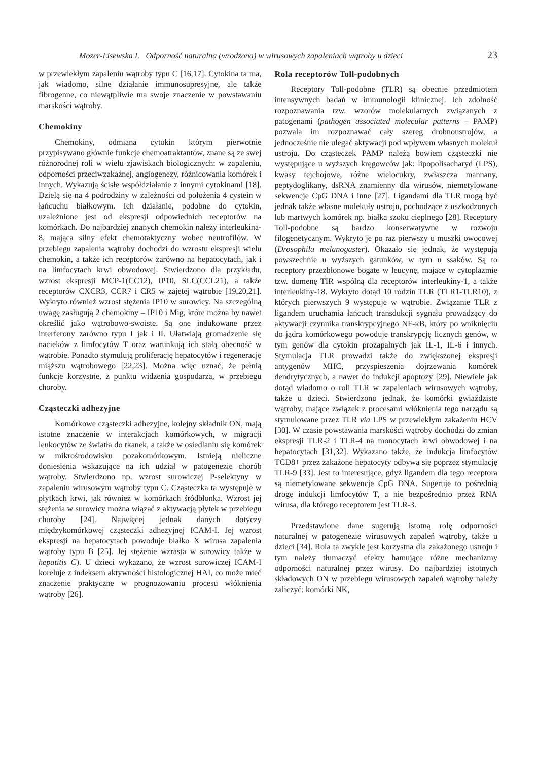Mozer-Lisewska I. Odporność naturalna (wrodzona) w wirusowych zapaleniach wątroby u dzieci 23
w przewlekłym zapaleniu wątroby typu C [16,17]. Cytokina ta ma, jak wiadomo, silne działanie immunosupresyjne, ale także fibrogenne, co niewątpliwie ma swoje znaczenie w powstawaniu marskości wątroby.
Chemokiny
Chemokiny, odmiana cytokin którym pierwotnie przypisywano głównie funkcje chemoatraktantów, znane są ze swej różnorodnej roli w wielu zjawiskach biologicznych: w zapaleniu, odporności przeciwzakaźnej, angiogenezy, różnicowania komórek i innych. Wykazują ścisłe współdziałanie z innymi cytokinami [18]. Dzielą się na 4 podrodziny w zależności od położenia 4 cystein w łańcuchu białkowym. Ich działanie, podobne do cytokin, uzależnione jest od ekspresji odpowiednich receptorów na komórkach. Do najbardziej znanych chemokin należy interleukina-8, mająca silny efekt chemotaktyczny wobec neutrofilów. W przebiegu zapalenia wątroby dochodzi do wzrostu ekspresji wielu chemokin, a także ich receptorów zarówno na hepatocytach, jak i na limfocytach krwi obwodowej. Stwierdzono dla przykładu, wzrost ekspresji MCP-1(CC12), IP10, SLC(CCL21), a także receptorów CXCR3, CCR7 i CR5 w zajętej wątrobie [19,20,21]. Wykryto również wzrost stężenia IP10 w surowicy. Na szczególną uwagę zasługują 2 chemokiny – IP10 i Mig, które można by nawet określić jako wątrobowo-swoiste. Są one indukowane przez interferony zarówno typu I jak i II. Ułatwiają gromadzenie się nacieków z limfocytów T oraz warunkują ich stałą obecność w wątrobie. Ponadto stymulują proliferację hepatocytów i regenerację miąższu wątrobowego [22,23]. Można więc uznać, że pełnią funkcje korzystne, z punktu widzenia gospodarza, w przebiegu choroby.
Cząsteczki adhezyjne
Komórkowe cząsteczki adhezyjne, kolejny składnik ON, mają istotne znaczenie w interakcjach komórkowych, w migracji leukocytów ze światła do tkanek, a także w osiedlaniu się komórek w mikrośrodowisku pozakomórkowym. Istnieją nieliczne doniesienia wskazujące na ich udział w patogenezie chorób wątroby. Stwierdzono np. wzrost surowiczej P-selektyny w zapaleniu wirusowym wątroby typu C. Cząsteczka ta występuje w płytkach krwi, jak również w komórkach śródbłonka. Wzrost jej stężenia w surowicy można wiązać z aktywacją płytek w przebiegu choroby [24]. Najwięcej jednak danych dotyczy międzykomórkowej cząsteczki adhezyjnej ICAM-I. Jej wzrost ekspresji na hepatocytach powoduje białko X wirusa zapalenia wątroby typu B [25]. Jej stężenie wzrasta w surowicy także w hepatitis C). U dzieci wykazano, że wzrost surowiczej ICAM-I koreluje z indeksem aktywności histologicznej HAI, co może mieć znaczenie praktyczne w prognozowaniu procesu włóknienia wątroby [26].
Rola receptorów Toll-podobnych
Receptory Toll-podobne (TLR) są obecnie przedmiotem intensywnych badań w immunologii klinicznej. Ich zdolność rozpoznawania tzw. wzorów molekularnych związanych z patogenami (pathogen associated molecular patterns – PAMP) pozwala im rozpoznawać cały szereg drobnoustrojów, a jednocześnie nie ulegać aktywacji pod wpływem własnych molekuł ustroju. Do cząsteczek PAMP należą bowiem cząsteczki nie występujące u wyższych kręgowców jak: lipopolisacharyd (LPS), kwasy tejchojowe, różne wielocukry, zwłaszcza mannany, peptydoglikany, dsRNA znamienny dla wirusów, niemetylowane sekwencje CpG DNA i inne [27]. Ligandami dla TLR mogą być jednak także własne molekuły ustroju, pochodzące z uszkodzonych lub martwych komórek np. białka szoku cieplnego [28]. Receptory Toll-podobne są bardzo konserwatywne w rozwoju filogenetycznym. Wykryto je po raz pierwszy u muszki owocowej (Drosophila melanogaster). Okazało się jednak, że występują powszechnie u wyższych gatunków, w tym u ssaków. Są to receptory przezbłonowe bogate w leucynę, mające w cytoplazmie tzw. domenę TIR wspólną dla receptorów interleukiny-1, a także interleukiny-18. Wykryto dotąd 10 rodzin TLR (TLR1-TLR10), z których pierwszych 9 występuje w wątrobie. Związanie TLR z ligandem uruchamia łańcuch transdukcji sygnału prowadzący do aktywacji czynnika transkrypcyjnego NF-κB, który po wniknięciu do jądra komórkowego powoduje transkrypcję licznych genów, w tym genów dla cytokin prozapalnych jak IL-1, IL-6 i innych. Stymulacja TLR prowadzi także do zwiększonej ekspresji antygenów MHC, przyspieszenia dojrzewania komórek dendrytycznych, a nawet do indukcji apoptozy [29]. Niewiele jak dotąd wiadomo o roli TLR w zapaleniach wirusowych wątroby, także u dzieci. Stwierdzono jednak, że komórki gwiaździste wątroby, mające związek z procesami włóknienia tego narządu są stymulowane przez TLR via LPS w przewlekłym zakażeniu HCV [30]. W czasie powstawania marskości wątroby dochodzi do zmian ekspresji TLR-2 i TLR-4 na monocytach krwi obwodowej i na hepatocytach [31,32]. Wykazano także, że indukcja limfocytów TCD8+ przez zakażone hepatocyty odbywa się poprzez stymulację TLR-9 [33]. Jest to interesujące, gdyż ligandem dla tego receptora są niemetylowane sekwencje CpG DNA. Sugeruje to pośrednią drogę indukcji limfocytów T, a nie bezpośrednio przez RNA wirusa, dla którego receptorem jest TLR-3.
Przedstawione dane sugerują istotną rolę odporności naturalnej w patogenezie wirusowych zapaleń wątroby, także u dzieci [34]. Rola ta zwykle jest korzystna dla zakażonego ustroju i tym należy tłumaczyć efekty hamujące różne mechanizmy odporności naturalnej przez wirusy. Do najbardziej istotnych składowych ON w przebiegu wirusowych zapaleń wątroby należy zaliczyć: komórki NK,